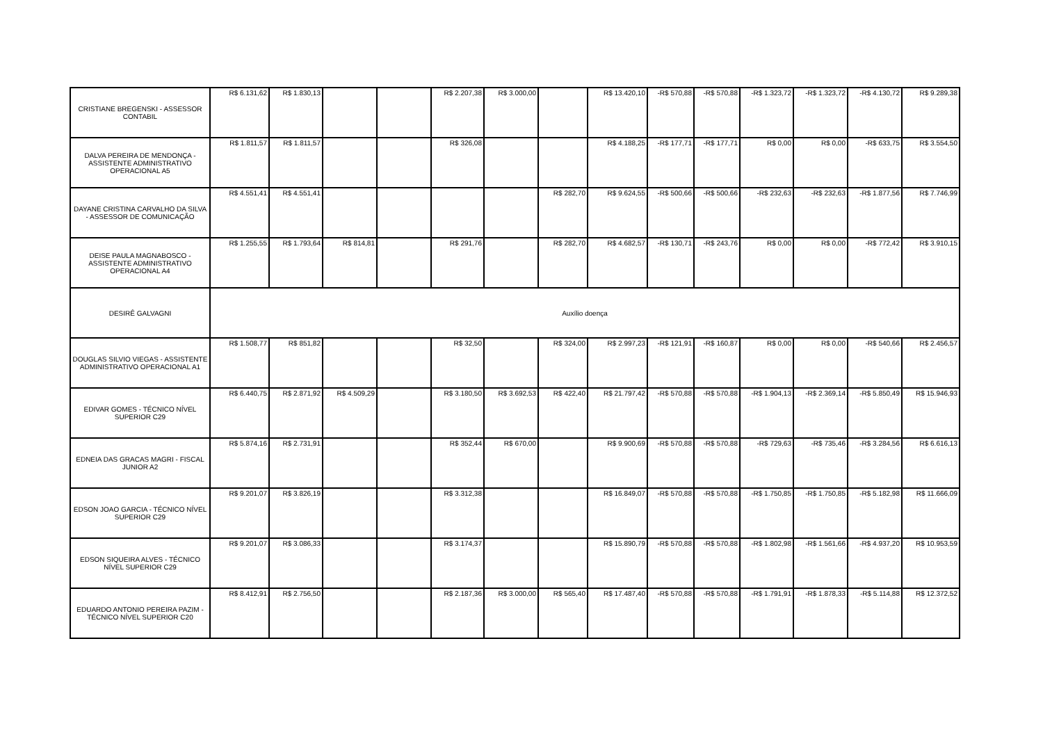| CRISTIANE BREGENSKI - ASSESSOR CONTABIL | R$ 6.131,62 | R$ 1.830,13 | | | R$ 2.207,38 | R$ 3.000,00 | | R$ 13.420,10 | -R$ 570,88 | -R$ 570,88 | -R$ 1.323,72 | -R$ 1.323,72 | -R$ 4.130,72 | R$ 9.289,38 |
| DALVA PEREIRA DE MENDONÇA - ASSISTENTE ADMINISTRATIVO OPERACIONAL A5 | R$ 1.811,57 | R$ 1.811,57 | | | R$ 326,08 | | | R$ 4.188,25 | -R$ 177,71 | -R$ 177,71 | R$ 0,00 | R$ 0,00 | -R$ 633,75 | R$ 3.554,50 |
| DAYANE CRISTINA CARVALHO DA SILVA - ASSESSOR DE COMUNICAÇÃO | R$ 4.551,41 | R$ 4.551,41 | | | | | R$ 282,70 | R$ 9.624,55 | -R$ 500,66 | -R$ 500,66 | -R$ 232,63 | -R$ 232,63 | -R$ 1.877,56 | R$ 7.746,99 |
| DEISE PAULA MAGNABOSCO - ASSISTENTE ADMINISTRATIVO OPERACIONAL A4 | R$ 1.255,55 | R$ 1.793,64 | R$ 814,81 | | R$ 291,76 | | R$ 282,70 | R$ 4.682,57 | -R$ 130,71 | -R$ 243,76 | R$ 0,00 | R$ 0,00 | -R$ 772,42 | R$ 3.910,15 |
| DESIRÊ GALVAGNI | Auxílio doença | | | | | | | | | | | | | |
| DOUGLAS SILVIO VIEGAS - ASSISTENTE ADMINISTRATIVO OPERACIONAL A1 | R$ 1.508,77 | R$ 851,82 | | | R$ 32,50 | | R$ 324,00 | R$ 2.997,23 | -R$ 121,91 | -R$ 160,87 | R$ 0,00 | R$ 0,00 | -R$ 540,66 | R$ 2.456,57 |
| EDIVAR GOMES - TÉCNICO NÍVEL SUPERIOR C29 | R$ 6.440,75 | R$ 2.871,92 | R$ 4.509,29 | | R$ 3.180,50 | R$ 3.692,53 | R$ 422,40 | R$ 21.797,42 | -R$ 570,88 | -R$ 570,88 | -R$ 1.904,13 | -R$ 2.369,14 | -R$ 5.850,49 | R$ 15.946,93 |
| EDNEIA DAS GRACAS MAGRI - FISCAL JUNIOR A2 | R$ 5.874,16 | R$ 2.731,91 | | | R$ 352,44 | R$ 670,00 | | R$ 9.900,69 | -R$ 570,88 | -R$ 570,88 | -R$ 729,63 | -R$ 735,46 | -R$ 3.284,56 | R$ 6.616,13 |
| EDSON JOAO GARCIA - TÉCNICO NÍVEL SUPERIOR C29 | R$ 9.201,07 | R$ 3.826,19 | | | R$ 3.312,38 | | | R$ 16.849,07 | -R$ 570,88 | -R$ 570,88 | -R$ 1.750,85 | -R$ 1.750,85 | -R$ 5.182,98 | R$ 11.666,09 |
| EDSON SIQUEIRA ALVES - TÉCNICO NÍVEL SUPERIOR C29 | R$ 9.201,07 | R$ 3.086,33 | | | R$ 3.174,37 | | | R$ 15.890,79 | -R$ 570,88 | -R$ 570,88 | -R$ 1.802,98 | -R$ 1.561,66 | -R$ 4.937,20 | R$ 10.953,59 |
| EDUARDO ANTONIO PEREIRA PAZIM - TÉCNICO NÍVEL SUPERIOR C20 | R$ 8.412,91 | R$ 2.756,50 | | | R$ 2.187,36 | R$ 3.000,00 | R$ 565,40 | R$ 17.487,40 | -R$ 570,88 | -R$ 570,88 | -R$ 1.791,91 | -R$ 1.878,33 | -R$ 5.114,88 | R$ 12.372,52 |